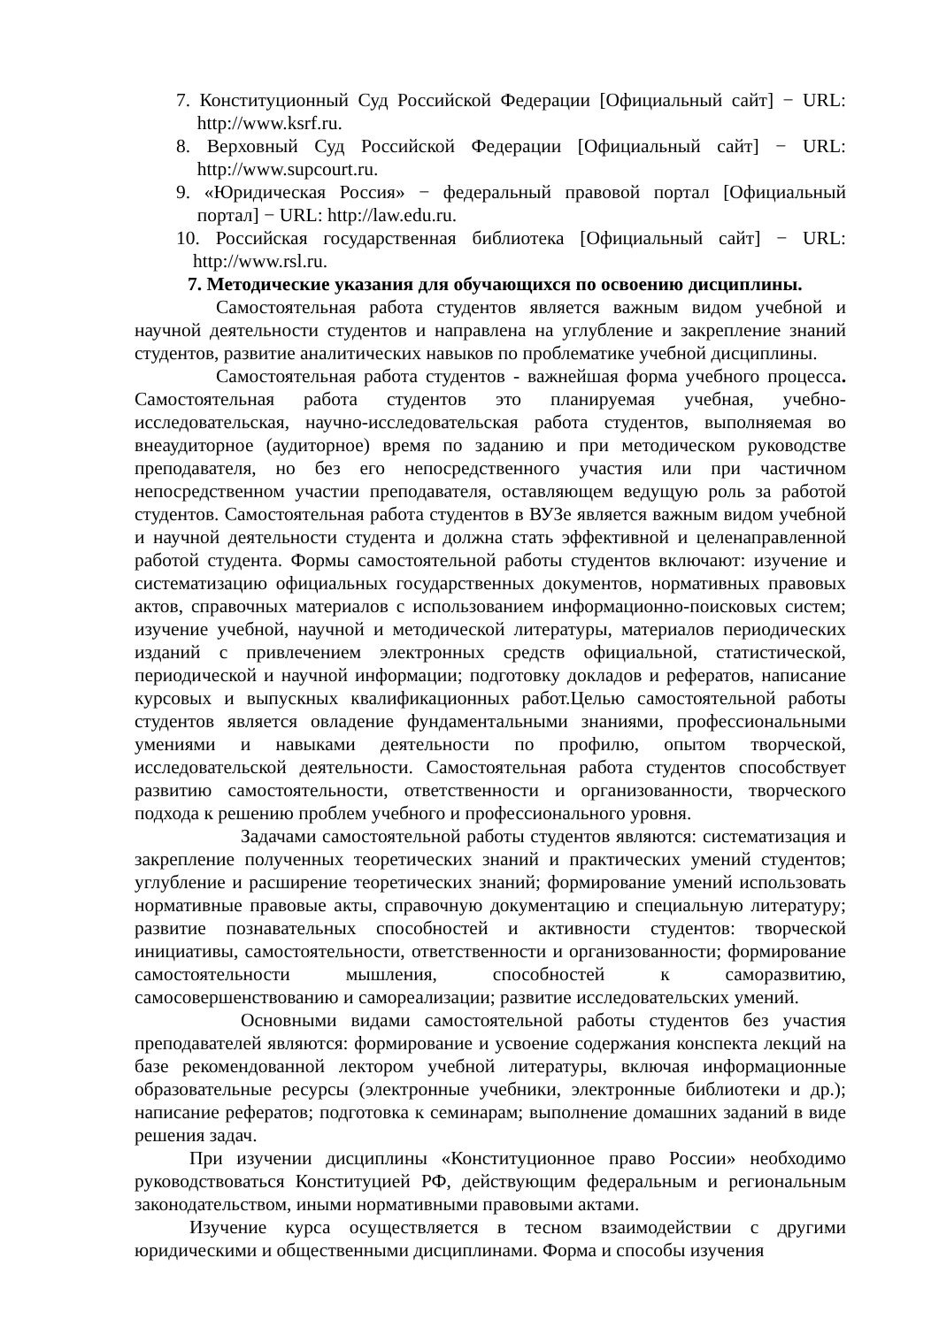7. Конституционный Суд Российской Федерации [Официальный сайт] − URL: http://www.ksrf.ru.
8. Верховный Суд Российской Федерации [Официальный сайт] − URL: http://www.supcourt.ru.
9. «Юридическая Россия» − федеральный правовой портал [Официальный портал] − URL: http://law.edu.ru.
10. Российская государственная библиотека [Официальный сайт] − URL: http://www.rsl.ru.
7. Методические указания для обучающихся по освоению дисциплины.
Самостоятельная работа студентов является важным видом учебной и научной деятельности студентов и направлена на углубление и закрепление знаний студентов, развитие аналитических навыков по проблематике учебной дисциплины.
Самостоятельная работа студентов - важнейшая форма учебного процесса. Самостоятельная работа студентов это планируемая учебная, учебно-исследовательская, научно-исследовательская работа студентов, выполняемая во внеаудиторное (аудиторное) время по заданию и при методическом руководстве преподавателя, но без его непосредственного участия или при частичном непосредственном участии преподавателя, оставляющем ведущую роль за работой студентов. Самостоятельная работа студентов в ВУЗе является важным видом учебной и научной деятельности студента и должна стать эффективной и целенаправленной работой студента. Формы самостоятельной работы студентов включают: изучение и систематизацию официальных государственных документов, нормативных правовых актов, справочных материалов с использованием информационно-поисковых систем; изучение учебной, научной и методической литературы, материалов периодических изданий с привлечением электронных средств официальной, статистической, периодической и научной информации; подготовку докладов и рефератов, написание курсовых и выпускных квалификационных работ.Целью самостоятельной работы студентов является овладение фундаментальными знаниями, профессиональными умениями и навыками деятельности по профилю, опытом творческой, исследовательской деятельности. Самостоятельная работа студентов способствует развитию самостоятельности, ответственности и организованности, творческого подхода к решению проблем учебного и профессионального уровня.
Задачами самостоятельной работы студентов являются: систематизация и закрепление полученных теоретических знаний и практических умений студентов; углубление и расширение теоретических знаний; формирование умений использовать нормативные правовые акты, справочную документацию и специальную литературу; развитие познавательных способностей и активности студентов: творческой инициативы, самостоятельности, ответственности и организованности; формирование самостоятельности мышления, способностей к саморазвитию, самосовершенствованию и самореализации; развитие исследовательских умений.
Основными видами самостоятельной работы студентов без участия преподавателей являются: формирование и усвоение содержания конспекта лекций на базе рекомендованной лектором учебной литературы, включая информационные образовательные ресурсы (электронные учебники, электронные библиотеки и др.); написание рефератов; подготовка к семинарам; выполнение домашних заданий в виде решения задач.
При изучении дисциплины «Конституционное право России» необходимо руководствоваться Конституцией РФ, действующим федеральным и региональным законодательством, иными нормативными правовыми актами.
Изучение курса осуществляется в тесном взаимодействии с другими юридическими и общественными дисциплинами. Форма и способы изучения